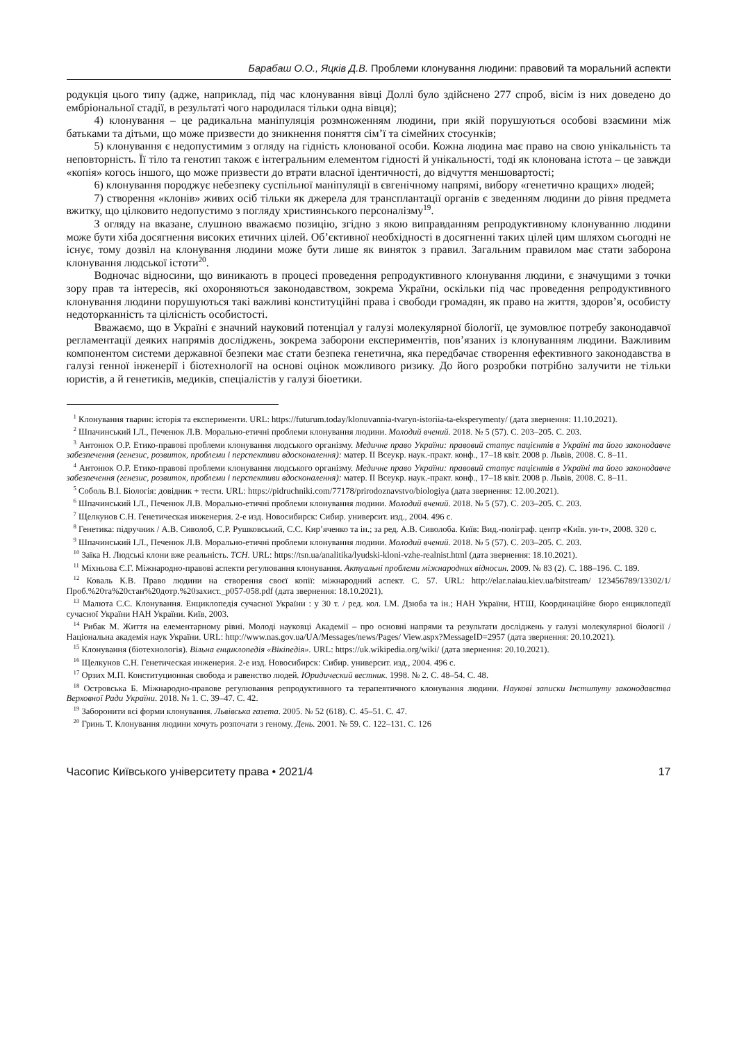Барабаш О.О., Яцків Д.В. Проблеми клонування людини: правовий та моральний аспекти
родукція цього типу (адже, наприклад, під час клонування вівці Доллі було здійснено 277 спроб, вісім із них доведено до ембріональної стадії, в результаті чого народилася тільки одна вівця);
4) клонування – це радикальна маніпуляція розмноженням людини, при якій порушуються особові взаємини між батьками та дітьми, що може призвести до зникнення поняття сім’ї та сімейних стосунків;
5) клонування є недопустимим з огляду на гідність клонованої особи. Кожна людина має право на свою унікальність та неповторність. Її тіло та генотип також є інтегральним елементом гідності й унікальності, тоді як клонована істота – це завжди «копія» когось іншого, що може призвести до втрати власної ідентичності, до відчуття меншовартості;
6) клонування породжує небезпеку суспільної маніпуляції в євгенічному напрямі, вибору «генетично кращих» людей;
7) створення «клонів» живих осіб тільки як джерела для трансплантації органів є зведенням людини до рівня предмета вжитку, що цілковито недопустимо з погляду християнського персоналізму<sup>19</sup>.
З огляду на вказане, слушною вважаємо позицію, згідно з якою виправданням репродуктивному клонуванню людини може бути хіба досягнення високих етичних цілей. Об’єктивної необхідності в досягненні таких цілей цим шляхом сьогодні не існує, тому дозвіл на клонування людини може бути лише як виняток з правил. Загальним правилом має стати заборона клонування людської істоти<sup>20</sup>.
Водночас відносини, що виникають в процесі проведення репродуктивного клонування людини, є значущими з точки зору прав та інтересів, які охороняються законодавством, зокрема України, оскільки під час проведення репродуктивного клонування людини порушуються такі важливі конституційні права і свободи громадян, як право на життя, здоров’я, особисту недоторканність та цілісність особистості.
Вважаємо, що в Україні є значний науковий потенціал у галузі молекулярної біології, це зумовлює потребу законодавчої регламентації деяких напрямів досліджень, зокрема заборони експериментів, пов’язаних із клонуванням людини. Важливим компонентом системи державної безпеки має стати безпека генетична, яка передбачає створення ефективного законодавства в галузі генної інженерії і біотехнології на основі оцінок можливого ризику. До його розробки потрібно залучити не тільки юристів, а й генетиків, медиків, спеціалістів у галузі біоетики.
<sup>1</sup> Клонування тварин: історія та експерименти. URL: https://futurum.today/klonuvannia-tvaryn-istoriia-ta-eksperymenty/ (дата звернення: 11.10.2021).
<sup>2</sup> Шпачинський І.Л., Печенюк Л.В. Морально-етичні проблеми клонування людини. Молодий вчений. 2018. № 5 (57). С. 203–205. С. 203.
<sup>3</sup> Антонюк О.Р. Етико-правові проблеми клонування людського організму. Медичне право України: правовий статус пацієнтів в Україні та його законодавче забезпечення (генезис, розвиток, проблеми і перспективи вдосконалення): матер. ІІ Всеукр. наук.-практ. конф., 17–18 квіт. 2008 р. Львів, 2008. С. 8–11.
<sup>4</sup> Антонюк О.Р. Етико-правові проблеми клонування людського організму. Медичне право України: правовий статус пацієнтів в Україні та його законодавче забезпечення (генезис, розвиток, проблеми і перспективи вдосконалення): матер. ІІ Всеукр. наук.-практ. конф., 17–18 квіт. 2008 р. Львів, 2008. С. 8–11.
<sup>5</sup> Соболь В.І. Біологія: довідник + тести. URL: https://pidruchniki.com/77178/prirodoznavstvo/biologiya (дата звернення: 12.00.2021).
<sup>6</sup> Шпачинський І.Л., Печенюк Л.В. Морально-етичні проблеми клонування людини. Молодий вчений. 2018. № 5 (57). С. 203–205. С. 203.
<sup>7</sup> Щелкунов С.Н. Генетическая инженерия. 2-е изд. Новосибирск: Сибир. университ. изд., 2004. 496 с.
<sup>8</sup> Генетика: підручник / А.В. Сиволоб, С.Р. Рушковський, С.С. Кир’яченко та ін.; за ред. А.В. Сиволоба. Київ: Вид.-поліграф. центр «Київ. ун-т», 2008. 320 с.
<sup>9</sup> Шпачинський І.Л., Печенюк Л.В. Морально-етичні проблеми клонування людини. Молодий вчений. 2018. № 5 (57). С. 203–205. С. 203.
<sup>10</sup> Заїка Н. Людські клони вже реальність. ТСН. URL: https://tsn.ua/analitika/lyudski-kloni-vzhe-realnist.html (дата звернення: 18.10.2021).
<sup>11</sup> Міхньова Є.Г. Міжнародно-правові аспекти регулювання клонування. Актуальні проблеми міжнародних відносин. 2009. № 83 (2). С. 188–196. С. 189.
<sup>12</sup> Коваль К.В. Право людини на створення своєї копії: міжнародний аспект. С. 57. URL: http://elar.naiau.kiev.ua/bitstream/ 123456789/13302/1/Проб.%20та%20стан%20дотр.%20захист._p057-058.pdf (дата звернення: 18.10.2021).
<sup>13</sup> Малюта С.С. Клонування. Енциклопедія сучасної України : у 30 т. / ред. кол. І.М. Дзюба та ін.; НАН України, НТШ, Координаційне бюро енциклопедії сучасної України НАН України. Київ, 2003.
<sup>14</sup> Рибак М. Життя на елементарному рівні. Молоді науковці Академії – про основні напрями та результати досліджень у галузі молекулярної біології / Національна академія наук України. URL: http://www.nas.gov.ua/UA/Messages/news/Pages/ View.aspx?MessageID=2957 (дата звернення: 20.10.2021).
<sup>15</sup> Клонування (біотехнологія). Вільна енциклопедія «Вікіпедія». URL: https://uk.wikipedia.org/wiki/ (дата звернення: 20.10.2021).
<sup>16</sup> Щелкунов С.Н. Генетическая инженерия. 2-е изд. Новосибирск: Сибир. университ. изд., 2004. 496 с.
<sup>17</sup> Орзих М.П. Конституционная свобода и равенство людей. Юридический вестник. 1998. № 2. С. 48–54. С. 48.
<sup>18</sup> Островська Б. Міжнародно-правове регулювання репродуктивного та терапевтичного клонування людини. Наукові записки Інституту законодавства Верховної Ради України. 2018. № 1. С. 39–47. С. 42.
<sup>19</sup> Заборонити всі форми клонування. Львівська газета. 2005. № 52 (618). С. 45–51. С. 47.
<sup>20</sup> Гринь Т. Клонування людини хочуть розпочати з геному. День. 2001. № 59. С. 122–131. С. 126
Часопис Київського університету права • 2021/4 17